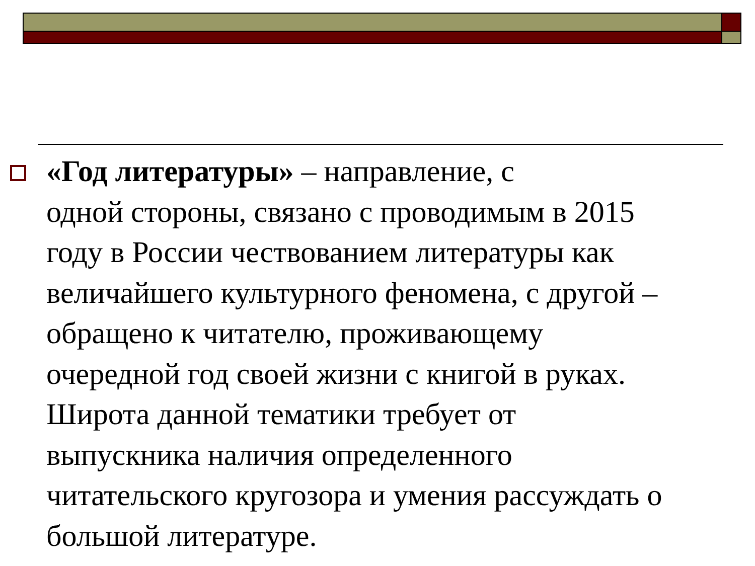«Год литературы» – направление, с
одной стороны, связано с проводимым в 2015
году в России чествованием литературы как
величайшего культурного феномена, с другой –
обращено к читателю, проживающему
очередной год своей жизни с книгой в руках.
Широта данной тематики требует от
выпускника наличия определенного
читательского кругозора и умения рассуждать о
большой литературе.